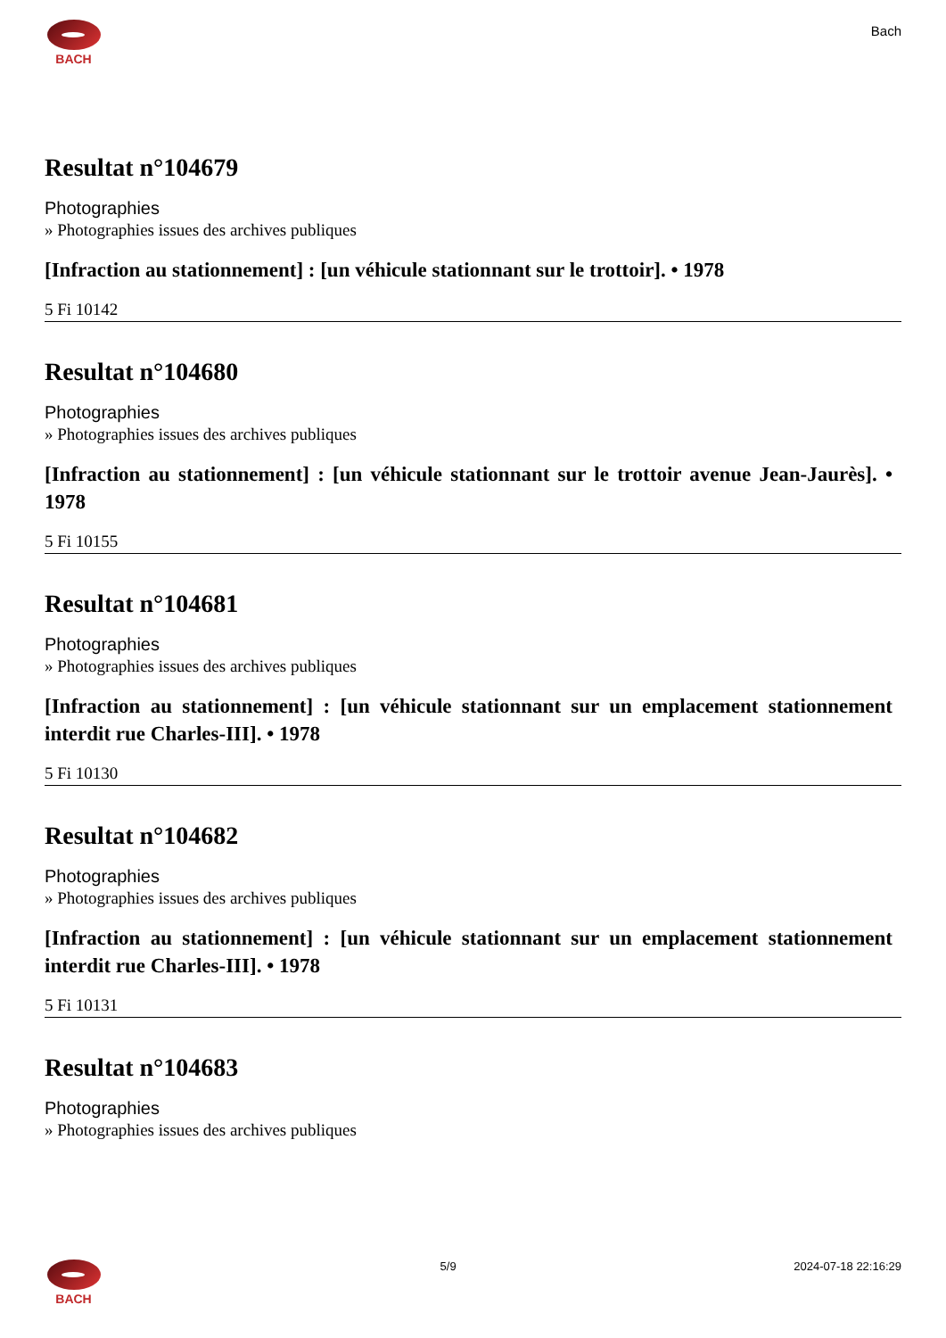BACH
Bach
Resultat n°104679
Photographies
» Photographies issues des archives publiques
[Infraction au stationnement] : [un véhicule stationnant sur le trottoir]. • 1978
5 Fi 10142
Resultat n°104680
Photographies
» Photographies issues des archives publiques
[Infraction au stationnement] : [un véhicule stationnant sur le trottoir avenue Jean-Jaurès]. • 1978
5 Fi 10155
Resultat n°104681
Photographies
» Photographies issues des archives publiques
[Infraction au stationnement] : [un véhicule stationnant sur un emplacement stationnement interdit rue Charles-III]. • 1978
5 Fi 10130
Resultat n°104682
Photographies
» Photographies issues des archives publiques
[Infraction au stationnement] : [un véhicule stationnant sur un emplacement stationnement interdit rue Charles-III]. • 1978
5 Fi 10131
Resultat n°104683
Photographies
» Photographies issues des archives publiques
BACH 5/9 2024-07-18 22:16:29